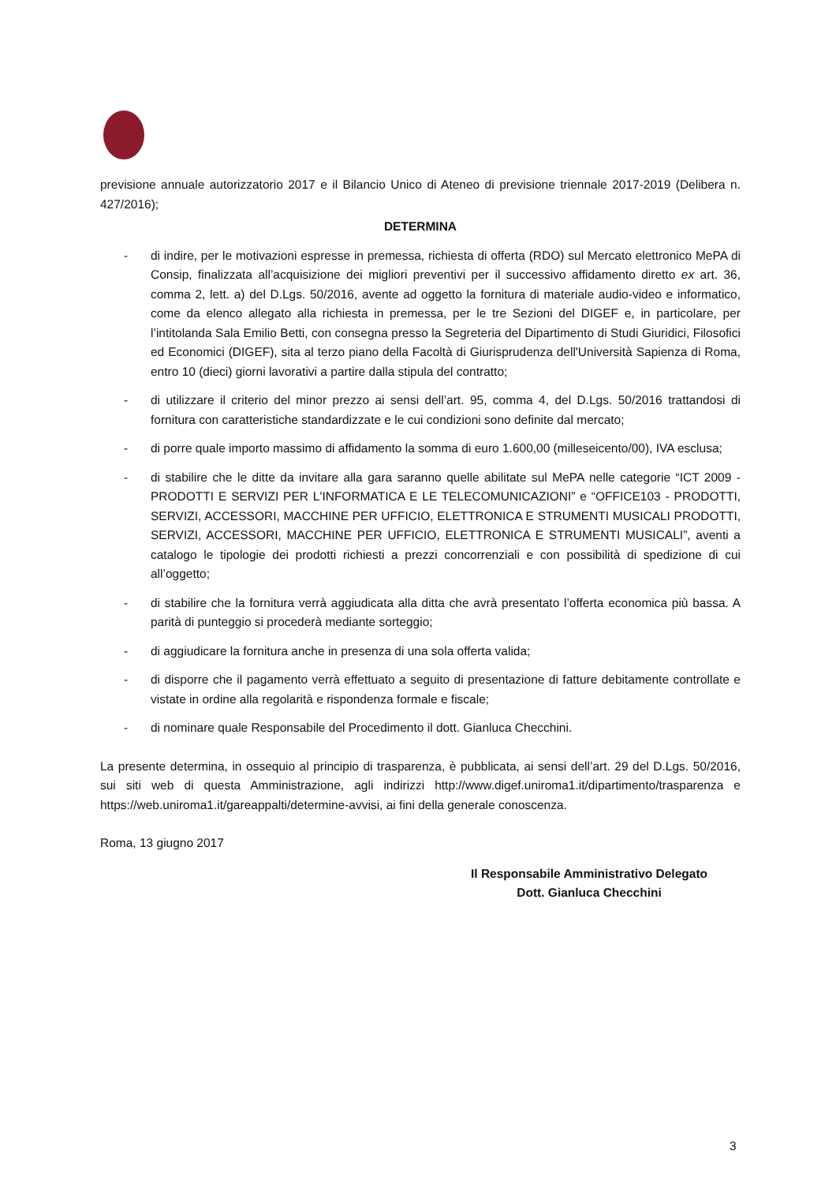previsione annuale autorizzatorio 2017 e il Bilancio Unico di Ateneo di previsione triennale 2017-2019 (Delibera n. 427/2016);
DETERMINA
- di indire, per le motivazioni espresse in premessa, richiesta di offerta (RDO) sul Mercato elettronico MePA di Consip, finalizzata all’acquisizione dei migliori preventivi per il successivo affidamento diretto ex art. 36, comma 2, lett. a) del D.Lgs. 50/2016, avente ad oggetto la fornitura di materiale audio-video e informatico, come da elenco allegato alla richiesta in premessa, per le tre Sezioni del DIGEF e, in particolare, per l’intitolanda Sala Emilio Betti, con consegna presso la Segreteria del Dipartimento di Studi Giuridici, Filosofici ed Economici (DIGEF), sita al terzo piano della Facoltà di Giurisprudenza dell'Università Sapienza di Roma, entro 10 (dieci) giorni lavorativi a partire dalla stipula del contratto;
- di utilizzare il criterio del minor prezzo ai sensi dell’art. 95, comma 4, del D.Lgs. 50/2016 trattandosi di fornitura con caratteristiche standardizzate e le cui condizioni sono definite dal mercato;
- di porre quale importo massimo di affidamento la somma di euro 1.600,00 (milleseicento/00), IVA esclusa;
- di stabilire che le ditte da invitare alla gara saranno quelle abilitate sul MePA nelle categorie “ICT 2009 - PRODOTTI E SERVIZI PER L'INFORMATICA E LE TELECOMUNICAZIONI” e “OFFICE103 - PRODOTTI, SERVIZI, ACCESSORI, MACCHINE PER UFFICIO, ELETTRONICA E STRUMENTI MUSICALI PRODOTTI, SERVIZI, ACCESSORI, MACCHINE PER UFFICIO, ELETTRONICA E STRUMENTI MUSICALI”, aventi a catalogo le tipologie dei prodotti richiesti a prezzi concorrenziali e con possibilità di spedizione di cui all’oggetto;
- di stabilire che la fornitura verrà aggiudicata alla ditta che avrà presentato l’offerta economica più bassa. A parità di punteggio si procederà mediante sorteggio;
- di aggiudicare la fornitura anche in presenza di una sola offerta valida;
- di disporre che il pagamento verrà effettuato a seguito di presentazione di fatture debitamente controllate e vistate in ordine alla regolarità e rispondenza formale e fiscale;
- di nominare quale Responsabile del Procedimento il dott. Gianluca Checchini.
La presente determina, in ossequio al principio di trasparenza, è pubblicata, ai sensi dell’art. 29 del D.Lgs. 50/2016, sui siti web di questa Amministrazione, agli indirizzi http://www.digef.uniroma1.it/dipartimento/trasparenza e https://web.uniroma1.it/gareappalti/determine-avvisi, ai fini della generale conoscenza.
Roma, 13 giugno 2017
Il Responsabile Amministrativo Delegato
Dott. Gianluca Checchini
3